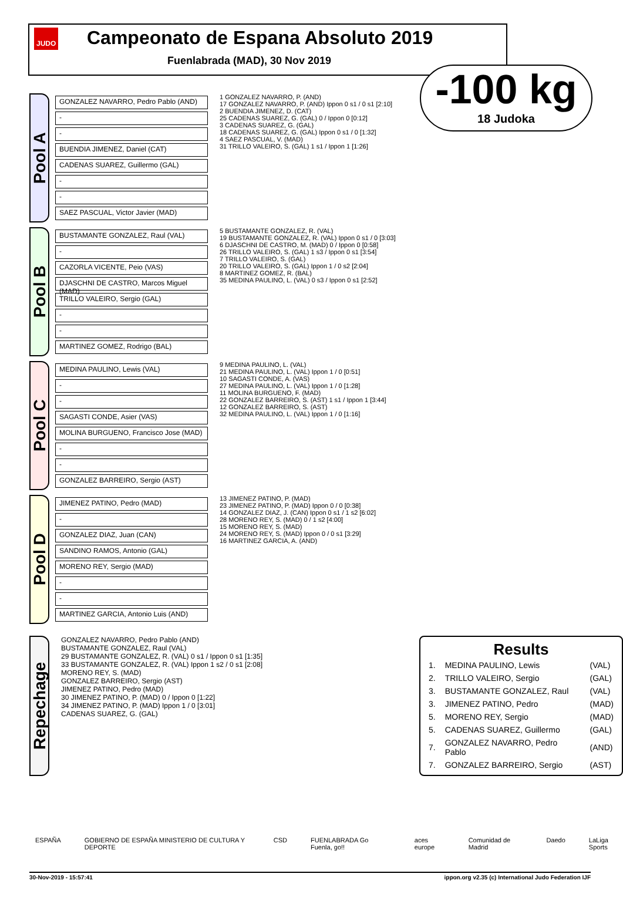JUDO
Campeonato de Espana Absoluto 2019
Fuenlabrada (MAD), 30 Nov 2019
-100 kg
18 Judoka
Pool A
GONZALEZ NAVARRO, Pedro Pablo (AND)
-
-
BUENDIA JIMENEZ, Daniel (CAT)
CADENAS SUAREZ, Guillermo (GAL)
-
-
SAEZ PASCUAL, Victor Javier (MAD)
1 GONZALEZ NAVARRO, P. (AND)
17 GONZALEZ NAVARRO, P. (AND) Ippon 0 s1 / 0 s1 [2:10]
2 BUENDIA JIMENEZ, D. (CAT)
25 CADENAS SUAREZ, G. (GAL) 0 / Ippon 0 [0:12]
3 CADENAS SUAREZ, G. (GAL)
18 CADENAS SUAREZ, G. (GAL) Ippon 0 s1 / 0 [1:32]
4 SAEZ PASCUAL, V. (MAD)
31 TRILLO VALEIRO, S. (GAL) 1 s1 / Ippon 1 [1:26]
Pool B
BUSTAMANTE GONZALEZ, Raul (VAL)
-
CAZORLA VICENTE, Peio (VAS)
DJASCHNI DE CASTRO, Marcos Miguel (MAD)
TRILLO VALEIRO, Sergio (GAL)
-
-
MARTINEZ GOMEZ, Rodrigo (BAL)
5 BUSTAMANTE GONZALEZ, R. (VAL)
19 BUSTAMANTE GONZALEZ, R. (VAL) Ippon 0 s1 / 0 [3:03]
6 DJASCHNI DE CASTRO, M. (MAD) 0 / Ippon 0 [0:58]
26 TRILLO VALEIRO, S. (GAL) 1 s3 / Ippon 0 s1 [3:54]
7 TRILLO VALEIRO, S. (GAL)
20 TRILLO VALEIRO, S. (GAL) Ippon 1 / 0 s2 [2:04]
8 MARTINEZ GOMEZ, R. (BAL)
35 MEDINA PAULINO, L. (VAL) 0 s3 / Ippon 0 s1 [2:52]
Pool C
MEDINA PAULINO, Lewis (VAL)
-
-
SAGASTI CONDE, Asier (VAS)
MOLINA BURGUENO, Francisco Jose (MAD)
-
-
GONZALEZ BARREIRO, Sergio (AST)
9 MEDINA PAULINO, L. (VAL)
21 MEDINA PAULINO, L. (VAL) Ippon 1 / 0 [0:51]
10 SAGASTI CONDE, A. (VAS)
27 MEDINA PAULINO, L. (VAL) Ippon 1 / 0 [1:28]
11 MOLINA BURGUENO, F. (MAD)
22 GONZALEZ BARREIRO, S. (AST) 1 s1 / Ippon 1 [3:44]
12 GONZALEZ BARREIRO, S. (AST)
32 MEDINA PAULINO, L. (VAL) Ippon 1 / 0 [1:16]
Pool D
JIMENEZ PATINO, Pedro (MAD)
-
GONZALEZ DIAZ, Juan (CAN)
SANDINO RAMOS, Antonio (GAL)
MORENO REY, Sergio (MAD)
-
-
MARTINEZ GARCIA, Antonio Luis (AND)
13 JIMENEZ PATINO, P. (MAD)
23 JIMENEZ PATINO, P. (MAD) Ippon 0 / 0 [0:38]
14 GONZALEZ DIAZ, J. (CAN) Ippon 0 s1 / 1 s2 [6:02]
28 MORENO REY, S. (MAD) 0 / 1 s2 [4:00]
15 MORENO REY, S. (MAD)
24 MORENO REY, S. (MAD) Ippon 0 / 0 s1 [3:29]
16 MARTINEZ GARCIA, A. (AND)
Repechage
GONZALEZ NAVARRO, Pedro Pablo (AND)
BUSTAMANTE GONZALEZ, Raul (VAL)
29 BUSTAMANTE GONZALEZ, R. (VAL) 0 s1 / Ippon 0 s1 [1:35]
33 BUSTAMANTE GONZALEZ, R. (VAL) Ippon 1 s2 / 0 s1 [2:08]
MORENO REY, S. (MAD)
GONZALEZ BARREIRO, Sergio (AST)
JIMENEZ PATINO, Pedro (MAD)
30 JIMENEZ PATINO, P. (MAD) 0 / Ippon 0 [1:22]
34 JIMENEZ PATINO, P. (MAD) Ippon 1 / 0 [3:01]
CADENAS SUAREZ, G. (GAL)
Results
| 1. | MEDINA PAULINO, Lewis | (VAL) |
| 2. | TRILLO VALEIRO, Sergio | (GAL) |
| 3. | BUSTAMANTE GONZALEZ, Raul | (VAL) |
| 3. | JIMENEZ PATINO, Pedro | (MAD) |
| 5. | MORENO REY, Sergio | (MAD) |
| 5. | CADENAS SUAREZ, Guillermo | (GAL) |
| 7. | GONZALEZ NAVARRO, Pedro Pablo | (AND) |
| 7. | GONZALEZ BARREIRO, Sergio | (AST) |
ESPAÑA GOBIERNO DE ESPAÑA MINISTERIO DE CULTURA Y DEPORTE CSD FUENLABRADA Go Fuenla, go!! aces europe Comunidad de Madrid Daedo LaLiga Sports
30-Nov-2019 - 15:57:41 ippon.org v2.35 (c) International Judo Federation IJF